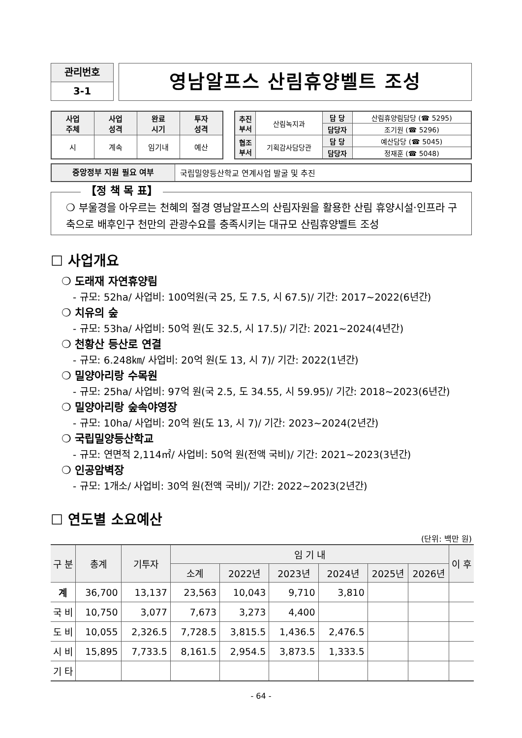관리번호
3-1
영남알프스 산림휴양벨트 조성
| 사업 주체 | 사업 성격 | 완료 시기 | 투자 성격 |
| 시 | 계속 | 임기내 | 예산 |
| 추진 부서 | 산림녹지과 | 담 당 | 산림휴양림담당 (☎ 5295) |
| | | 담당자 | 조기원 (☎ 5296) |
| 협조 부서 | 기획감사담당관 | 담 당 | 예산담당 (☎ 5045) |
| | | 담당자 | 정재훈 (☎ 5048) |
중앙정부 지원 필요 여부
국립밀양등산학교 연계사업 발굴 및 추진
【정 책 목 표】
❍ 부울경을 아우르는 천혜의 절경 영남알프스의 산림자원을 활용한 산림 휴양시설·인프라 구축으로 배후인구 천만의 관광수요를 충족시키는 대규모 산림휴양벨트 조성
☐ 사업개요
❍ 도래재 자연휴양림
- 규모: 52ha/ 사업비: 100억원(국 25, 도 7.5, 시 67.5)/ 기간: 2017~2022(6년간)
❍ 치유의 숲
- 규모: 53ha/ 사업비: 50억 원(도 32.5, 시 17.5)/ 기간: 2021~2024(4년간)
❍ 천황산 등산로 연결
- 규모: 6.248㎞/ 사업비: 20억 원(도 13, 시 7)/ 기간: 2022(1년간)
❍ 밀양아리랑 수목원
- 규모: 25ha/ 사업비: 97억 원(국 2.5, 도 34.55, 시 59.95)/ 기간: 2018~2023(6년간)
❍ 밀양아리랑 숲속야영장
- 규모: 10ha/ 사업비: 20억 원(도 13, 시 7)/ 기간: 2023~2024(2년간)
❍ 국립밀양등산학교
- 규모: 연면적 2,114㎡/ 사업비: 50억 원(전액 국비)/ 기간: 2021~2023(3년간)
❍ 인공암벽장
- 규모: 1개소/ 사업비: 30억 원(전액 국비)/ 기간: 2022~2023(2년간)
☐ 연도별 소요예산
(단위: 백만 원)
| 구 분 | 총계 | 기투자 | 임 기 내 | | | | | | 이 후 |
| --- | --- | --- | --- | --- | --- | --- | --- | --- | --- |
| | | | 소계 | 2022년 | 2023년 | 2024년 | 2025년 | 2026년 | |
| 계 | 36,700 | 13,137 | 23,563 | 10,043 | 9,710 | 3,810 | | | |
| 국 비 | 10,750 | 3,077 | 7,673 | 3,273 | 4,400 | | | | |
| 도 비 | 10,055 | 2,326.5 | 7,728.5 | 3,815.5 | 1,436.5 | 2,476.5 | | | |
| 시 비 | 15,895 | 7,733.5 | 8,161.5 | 2,954.5 | 3,873.5 | 1,333.5 | | | |
| 기 타 | | | | | | | | | |
- 64 -